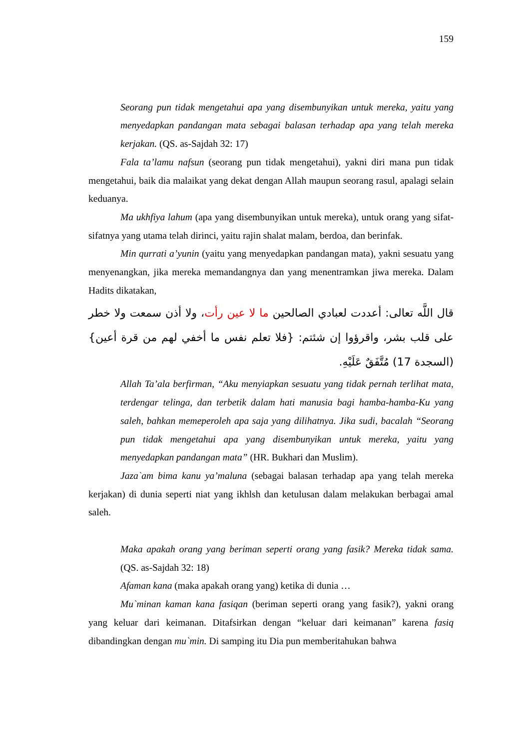159
Seorang pun tidak mengetahui apa yang disembunyikan untuk mereka, yaitu yang menyedapkan pandangan mata sebagai balasan terhadap apa yang telah mereka kerjakan. (QS. as-Sajdah 32: 17)
Fala ta’lamu nafsun (seorang pun tidak mengetahui), yakni diri mana pun tidak mengetahui, baik dia malaikat yang dekat dengan Allah maupun seorang rasul, apalagi selain keduanya.
Ma ukhfiya lahum (apa yang disembunyikan untuk mereka), untuk orang yang sifat-sifatnya yang utama telah dirinci, yaitu rajin shalat malam, berdoa, dan berinfak.
Min qurrati a’yunin (yaitu yang menyedapkan pandangan mata), yakni sesuatu yang menyenangkan, jika mereka memandangnya dan yang menentramkan jiwa mereka. Dalam Hadits dikatakan,
قال اللَّه تعالى: أعددت لعبادي الصالحين ما لا عين رأت، ولا أذن سمعت ولا خطر على قلب بشر، واقرؤوا إن شئتم: {فلا تعلم نفس ما أخفي لهم من قرة أعين} (السجدة 17) مُتَّفَقٌ عَلَيْهِ.
Allah Ta’ala berfirman, “Aku menyiapkan sesuatu yang tidak pernah terlihat mata, terdengar telinga, dan terbetik dalam hati manusia bagi hamba-hamba-Ku yang saleh, bahkan memeperoleh apa saja yang dilihatnya. Jika sudi, bacalah “Seorang pun tidak mengetahui apa yang disembunyikan untuk mereka, yaitu yang menyedapkan pandangan mata” (HR. Bukhari dan Muslim).
Jaza`am bima kanu ya’maluna (sebagai balasan terhadap apa yang telah mereka kerjakan) di dunia seperti niat yang ikhlsh dan ketulusan dalam melakukan berbagai amal saleh.
Maka apakah orang yang beriman seperti orang yang fasik? Mereka tidak sama. (QS. as-Sajdah 32: 18)
Afaman kana (maka apakah orang yang) ketika di dunia …
Mu`minan kaman kana fasiqan (beriman seperti orang yang fasik?), yakni orang yang keluar dari keimanan. Ditafsirkan dengan “keluar dari keimanan” karena fasiq dibandingkan dengan mu`min. Di samping itu Dia pun memberitahukan bahwa